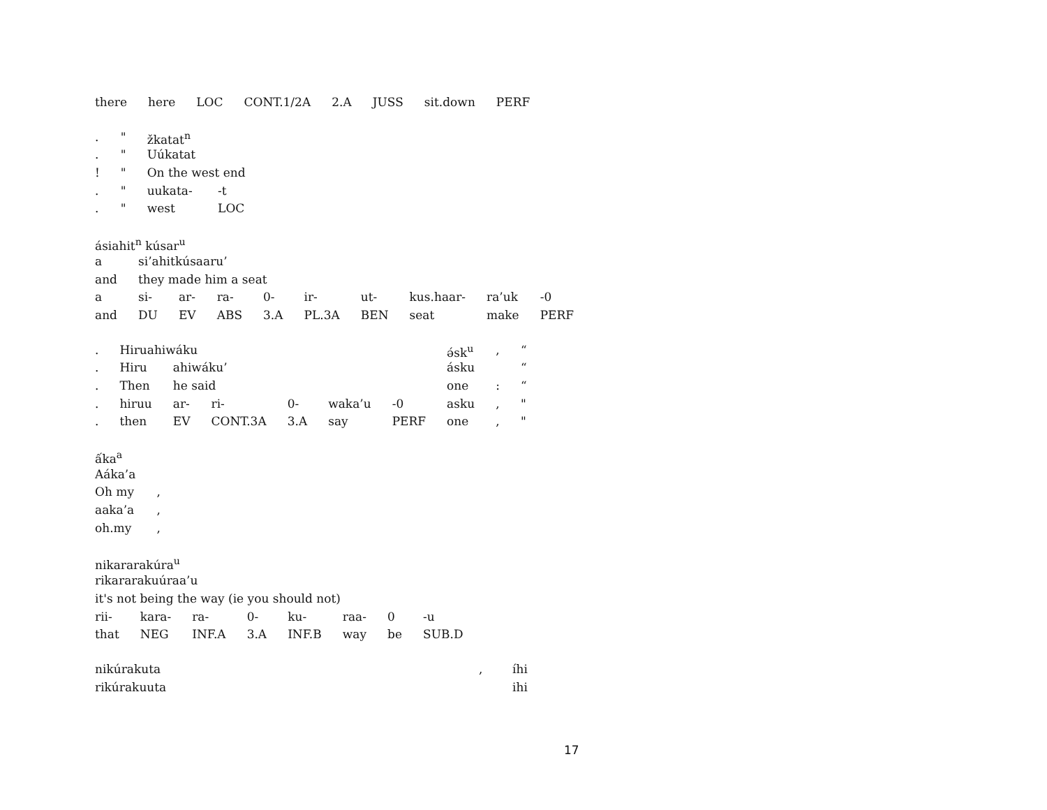| there | here | LOC | CONT.1/2A | 2.A | JUSS | sit.down | PERF |
| . | " | žkatat<sup>n</sup> | |
| . | " | Uúkatat | |
| ! | " | On the west end | |
| . | " | uukata- | -t |
| . | " | west | LOC |
| ásiahit<sup>n</sup> kúsar<sup>u</sup> | | | | | | | | | |
| a | si’ahitkúsaaru’ | | | | | | | | |
| and | they made him a seat | | | | | | | | |
| a | si- | ar- | ra- | 0- | ir- | ut- | kus.haar- | ra’uk | -0 |
| and | DU | EV | ABS | 3.A | PL.3A | BEN | seat | make | PERF |
| . | Hiruahiwáku | | | | | | ə́sk<sup>u</sup> | , | “ |
| . | Hiru | ahiwáku’ | | | | | ásku | | “ |
| . | Then | he said | | | | | one | : | “ |
| . | hiruu | ar- | ri- | 0- | waka’u | -0 | asku | , | " |
| . | then | EV | CONT.3A | 3.A | say | PERF | one | , | " |
| ấka<sup>a</sup> | |
| Aáka’a | |
| Oh my | , |
| aaka’a | , |
| oh.my | , |
| nikararakúra<sup>u</sup> | | | | | | | |
| rikararakuúraa’u | | | | | | | |
| it's not being the way (ie you should not) | | | | | | | |
| rii- | kara- | ra- | 0- | ku- | raa- | 0 | -u |
| that | NEG | INF.A | 3.A | INF.B | way | be | SUB.D |
| nikúrakuta | , | íhi |
| rikúrakuuta | | ihi |
17